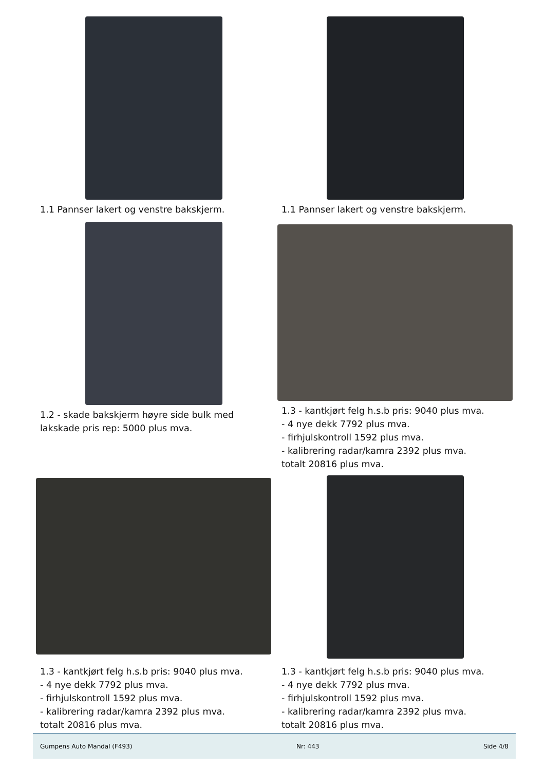1.1 Pannser lakert og venstre bakskjerm.
1.1 Pannser lakert og venstre bakskjerm.
1.2 - skade bakskjerm høyre side bulk med
lakskade pris rep: 5000 plus mva.
1.3 - kantkjørt felg h.s.b pris: 9040 plus mva.
- 4 nye dekk 7792 plus mva.
- firhjulskontroll 1592 plus mva.
- kalibrering radar/kamra 2392 plus mva.
totalt 20816 plus mva.
1.3 - kantkjørt felg h.s.b pris: 9040 plus mva.
- 4 nye dekk 7792 plus mva.
- firhjulskontroll 1592 plus mva.
- kalibrering radar/kamra 2392 plus mva.
totalt 20816 plus mva.
1.3 - kantkjørt felg h.s.b pris: 9040 plus mva.
- 4 nye dekk 7792 plus mva.
- firhjulskontroll 1592 plus mva.
- kalibrering radar/kamra 2392 plus mva.
totalt 20816 plus mva.
Gumpens Auto Mandal (F493) Nr: 443 Side 4/8